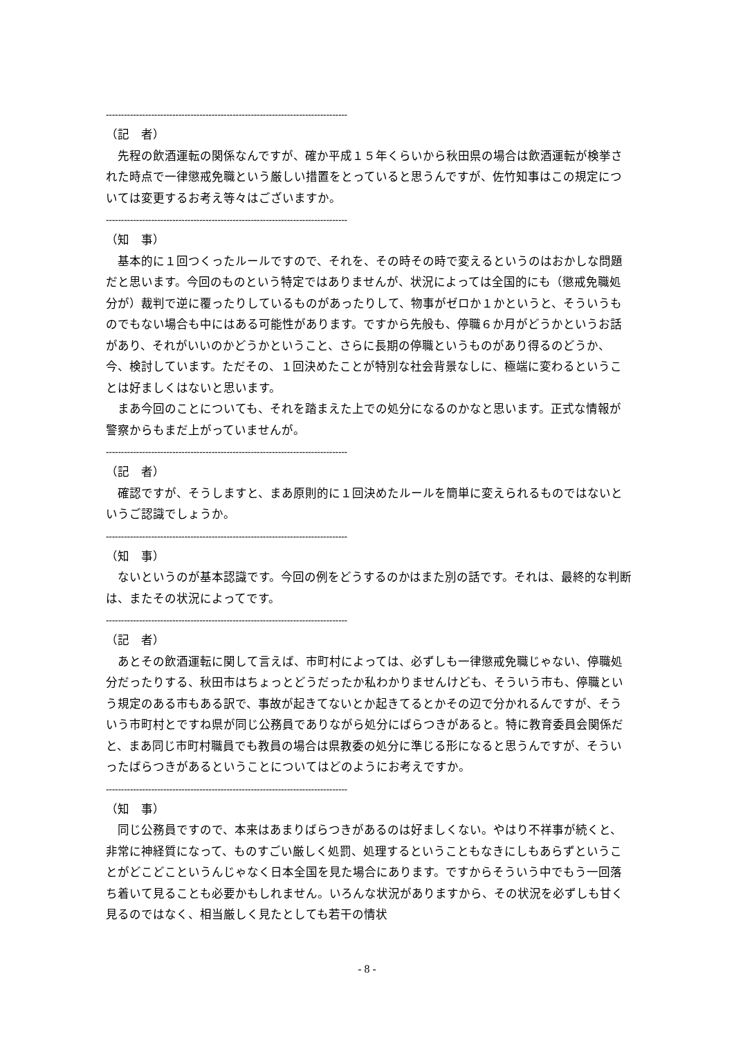--------------------------------------------------------------------------------
（記　者）
　先程の飲酒運転の関係なんですが、確か平成１５年くらいから秋田県の場合は飲酒運転が検挙された時点で一律懲戒免職という厳しい措置をとっていると思うんですが、佐竹知事はこの規定については変更するお考え等々はございますか。
--------------------------------------------------------------------------------
（知　事）
　基本的に１回つくったルールですので、それを、その時その時で変えるというのはおかしな問題だと思います。今回のものという特定ではありませんが、状況によっては全国的にも（懲戒免職処分が）裁判で逆に覆ったりしているものがあったりして、物事がゼロか１かというと、そういうものでもない場合も中にはある可能性があります。ですから先般も、停職６か月がどうかというお話があり、それがいいのかどうかということ、さらに長期の停職というものがあり得るのどうか、今、検討しています。ただその、１回決めたことが特別な社会背景なしに、極端に変わるということは好ましくはないと思います。
　まあ今回のことについても、それを踏まえた上での処分になるのかなと思います。正式な情報が警察からもまだ上がっていませんが。
--------------------------------------------------------------------------------
（記　者）
　確認ですが、そうしますと、まあ原則的に１回決めたルールを簡単に変えられるものではないというご認識でしょうか。
--------------------------------------------------------------------------------
（知　事）
　ないというのが基本認識です。今回の例をどうするのかはまた別の話です。それは、最終的な判断は、またその状況によってです。
--------------------------------------------------------------------------------
（記　者）
　あとその飲酒運転に関して言えば、市町村によっては、必ずしも一律懲戒免職じゃない、停職処分だったりする、秋田市はちょっとどうだったか私わかりませんけども、そういう市も、停職という規定のある市もある訳で、事故が起きてないとか起きてるとかその辺で分かれるんですが、そういう市町村とですね県が同じ公務員でありながら処分にばらつきがあると。特に教育委員会関係だと、まあ同じ市町村職員でも教員の場合は県教委の処分に準じる形になると思うんですが、そういったばらつきがあるということについてはどのようにお考えですか。
--------------------------------------------------------------------------------
（知　事）
　同じ公務員ですので、本来はあまりばらつきがあるのは好ましくない。やはり不祥事が続くと、非常に神経質になって、ものすごい厳しく処罰、処理するということもなきにしもあらずということがどこどこというんじゃなく日本全国を見た場合にあります。ですからそういう中でもう一回落ち着いて見ることも必要かもしれません。いろんな状況がありますから、その状況を必ずしも甘く見るのではなく、相当厳しく見たとしても若干の情状
- 8 -